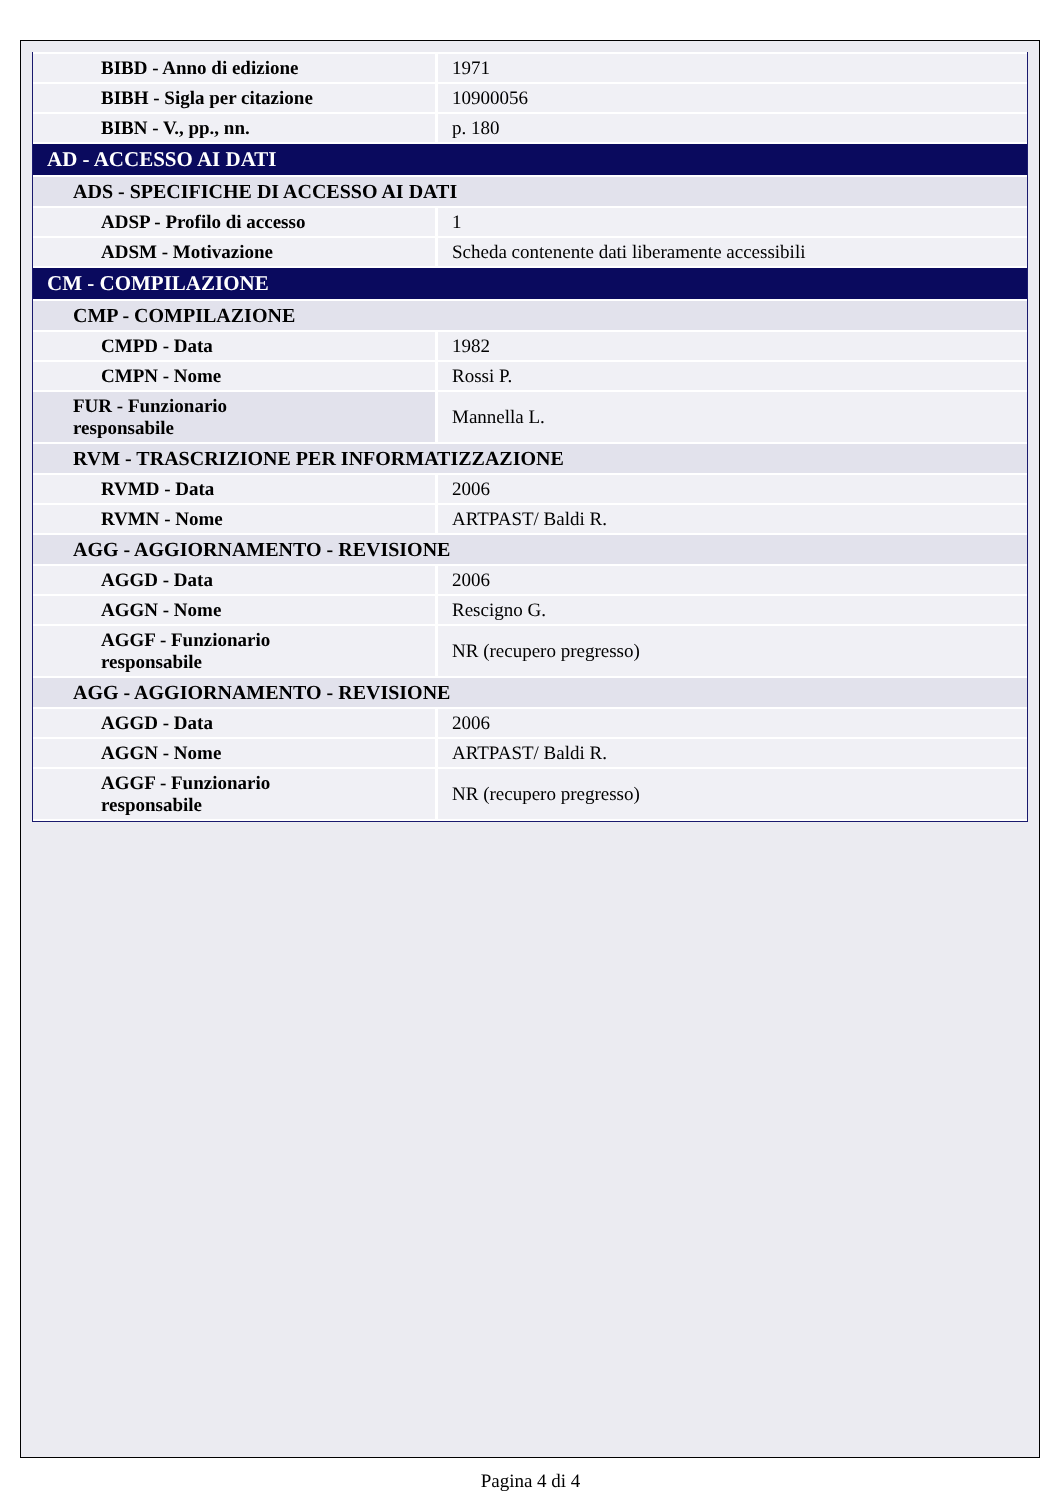| BIBD - Anno di edizione | 1971 |
| BIBH - Sigla per citazione | 10900056 |
| BIBN - V., pp., nn. | p. 180 |
| AD - ACCESSO AI DATI | |
| ADS - SPECIFICHE DI ACCESSO AI DATI | |
| ADSP - Profilo di accesso | 1 |
| ADSM - Motivazione | Scheda contenente dati liberamente accessibili |
| CM - COMPILAZIONE | |
| CMP - COMPILAZIONE | |
| CMPD - Data | 1982 |
| CMPN - Nome | Rossi P. |
| FUR - Funzionario responsabile | Mannella L. |
| RVM - TRASCRIZIONE PER INFORMATIZZAZIONE | |
| RVMD - Data | 2006 |
| RVMN - Nome | ARTPAST/ Baldi R. |
| AGG - AGGIORNAMENTO - REVISIONE | |
| AGGD - Data | 2006 |
| AGGN - Nome | Rescigno G. |
| AGGF - Funzionario responsabile | NR (recupero pregresso) |
| AGG - AGGIORNAMENTO - REVISIONE | |
| AGGD - Data | 2006 |
| AGGN - Nome | ARTPAST/ Baldi R. |
| AGGF - Funzionario responsabile | NR (recupero pregresso) |
Pagina 4 di 4